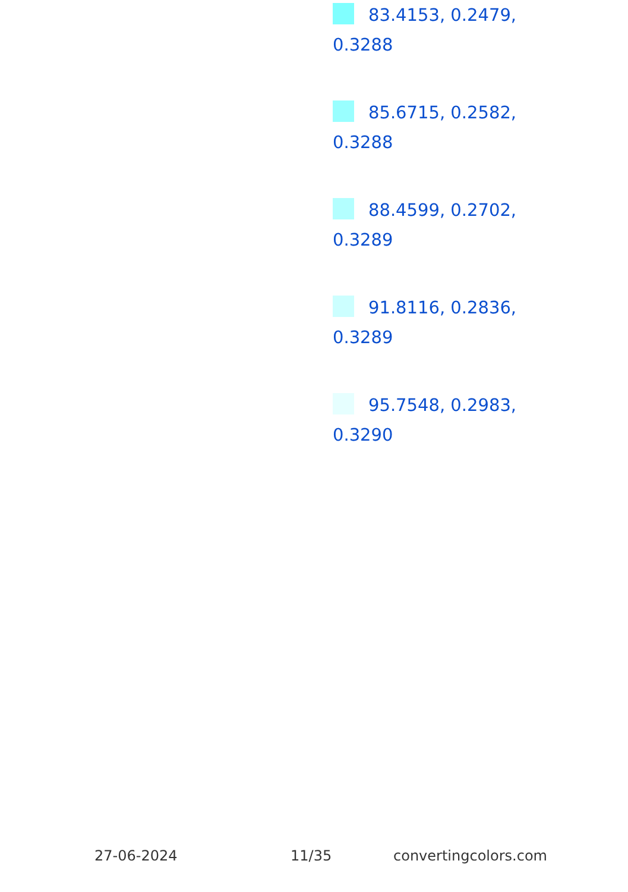83.4153, 0.2479, 0.3288
85.6715, 0.2582, 0.3288
88.4599, 0.2702, 0.3289
91.8116, 0.2836, 0.3289
95.7548, 0.2983, 0.3290
27-06-2024 11/35 convertingcolors.com